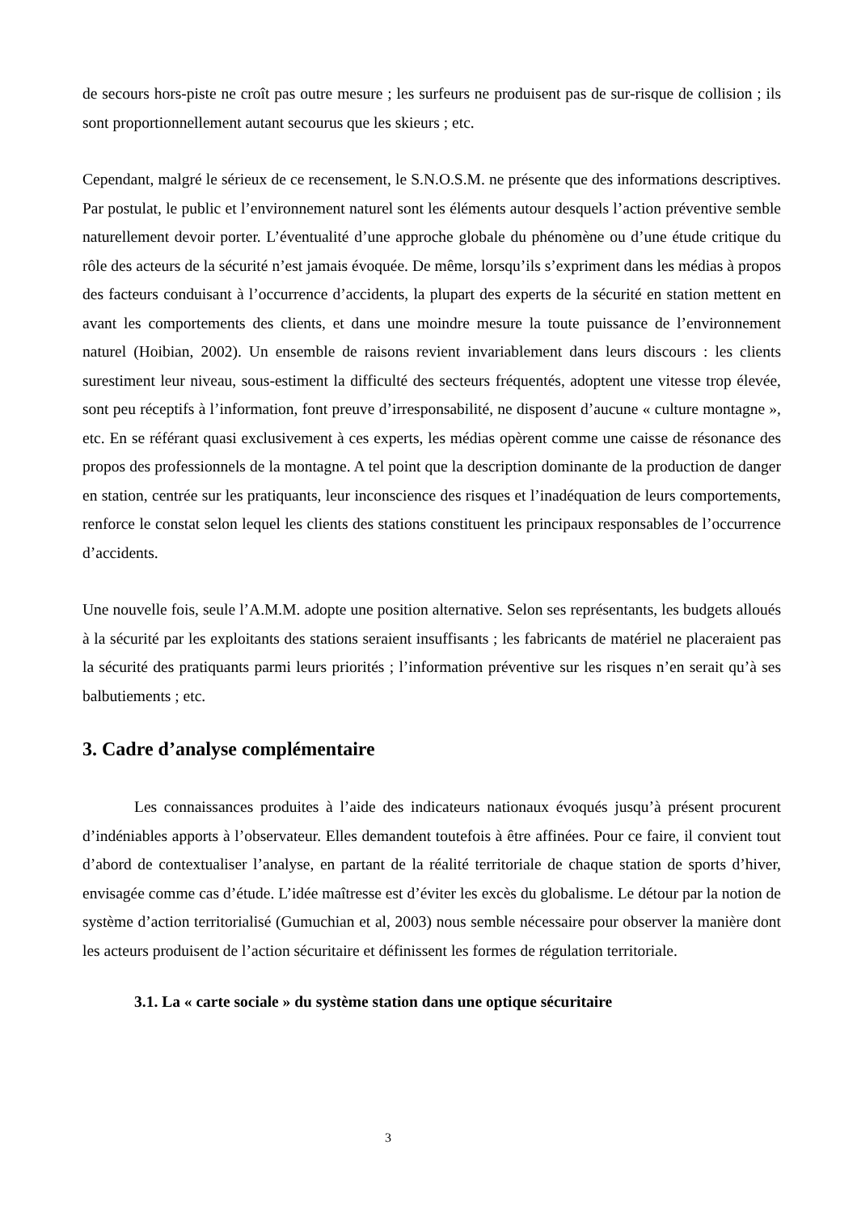de secours hors-piste ne croît pas outre mesure ; les surfeurs ne produisent pas de sur-risque de collision ; ils sont proportionnellement autant secourus que les skieurs ; etc.
Cependant, malgré le sérieux de ce recensement, le S.N.O.S.M. ne présente que des informations descriptives. Par postulat, le public et l’environnement naturel sont les éléments autour desquels l’action préventive semble naturellement devoir porter. L’éventualité d’une approche globale du phénomène ou d’une étude critique du rôle des acteurs de la sécurité n’est jamais évoquée. De même, lorsqu’ils s’expriment dans les médias à propos des facteurs conduisant à l’occurrence d’accidents, la plupart des experts de la sécurité en station mettent en avant les comportements des clients, et dans une moindre mesure la toute puissance de l’environnement naturel (Hoibian, 2002). Un ensemble de raisons revient invariablement dans leurs discours : les clients surestiment leur niveau, sous-estiment la difficulté des secteurs fréquentés, adoptent une vitesse trop élevée, sont peu réceptifs à l’information, font preuve d’irresponsabilité, ne disposent d’aucune « culture montagne », etc. En se référant quasi exclusivement à ces experts, les médias opèrent comme une caisse de résonance des propos des professionnels de la montagne. A tel point que la description dominante de la production de danger en station, centrée sur les pratiquants, leur inconscience des risques et l’inadéquation de leurs comportements, renforce le constat selon lequel les clients des stations constituent les principaux responsables de l’occurrence d’accidents.
Une nouvelle fois, seule l’A.M.M. adopte une position alternative. Selon ses représentants, les budgets alloués à la sécurité par les exploitants des stations seraient insuffisants ; les fabricants de matériel ne placeraient pas la sécurité des pratiquants parmi leurs priorités ; l’information préventive sur les risques n’en serait qu’à ses balbutiements ; etc.
3. Cadre d’analyse complémentaire
Les connaissances produites à l’aide des indicateurs nationaux évoqués jusqu’à présent procurent d’indéniables apports à l’observateur. Elles demandent toutefois à être affinées. Pour ce faire, il convient tout d’abord de contextualiser l’analyse, en partant de la réalité territoriale de chaque station de sports d’hiver, envisagée comme cas d’étude. L’idée maîtresse est d’éviter les excès du globalisme. Le détour par la notion de système d’action territorialisé (Gumuchian et al, 2003) nous semble nécessaire pour observer la manière dont les acteurs produisent de l’action sécuritaire et définissent les formes de régulation territoriale.
3.1. La « carte sociale » du système station dans une optique sécuritaire
3